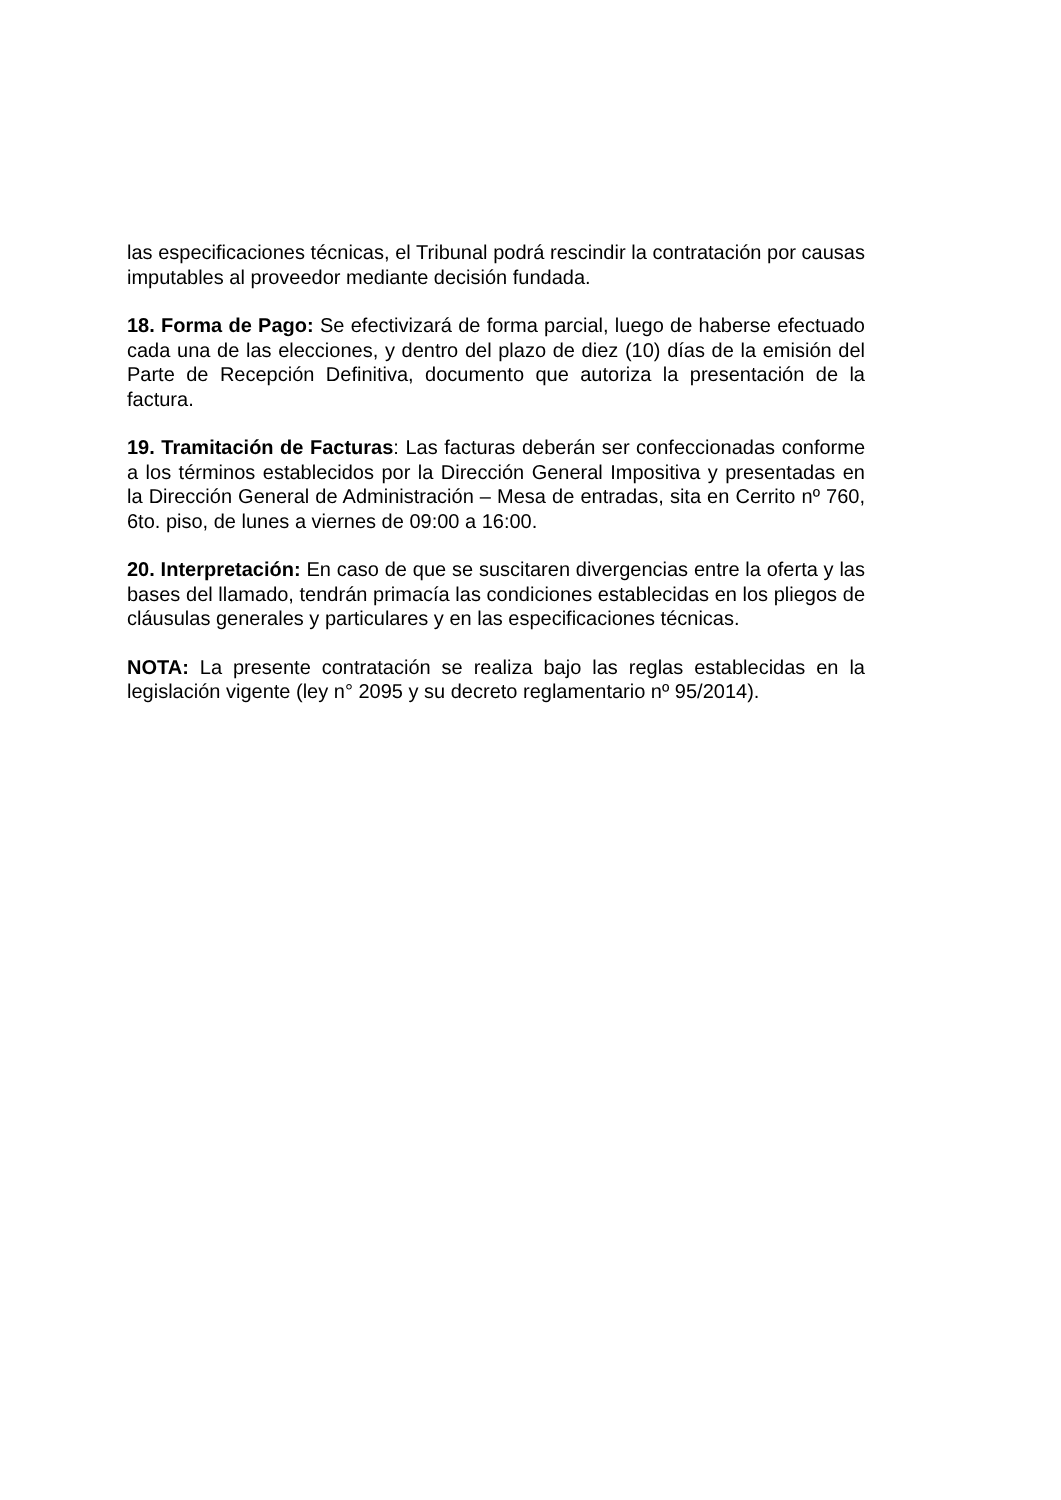las especificaciones técnicas, el Tribunal podrá rescindir la contratación por causas imputables al proveedor mediante decisión fundada.
18. Forma de Pago: Se efectivizará de forma parcial, luego de haberse efectuado cada una de las elecciones, y dentro del plazo de diez (10) días de la emisión del Parte de Recepción Definitiva, documento que autoriza la presentación de la factura.
19. Tramitación de Facturas: Las facturas deberán ser confeccionadas conforme a los términos establecidos por la Dirección General Impositiva y presentadas en la Dirección General de Administración – Mesa de entradas, sita en Cerrito nº 760, 6to. piso, de lunes a viernes de 09:00 a 16:00.
20. Interpretación: En caso de que se suscitaren divergencias entre la oferta y las bases del llamado, tendrán primacía las condiciones establecidas en los pliegos de cláusulas generales y particulares y en las especificaciones técnicas.
NOTA: La presente contratación se realiza bajo las reglas establecidas en la legislación vigente (ley n° 2095 y su decreto reglamentario nº 95/2014).